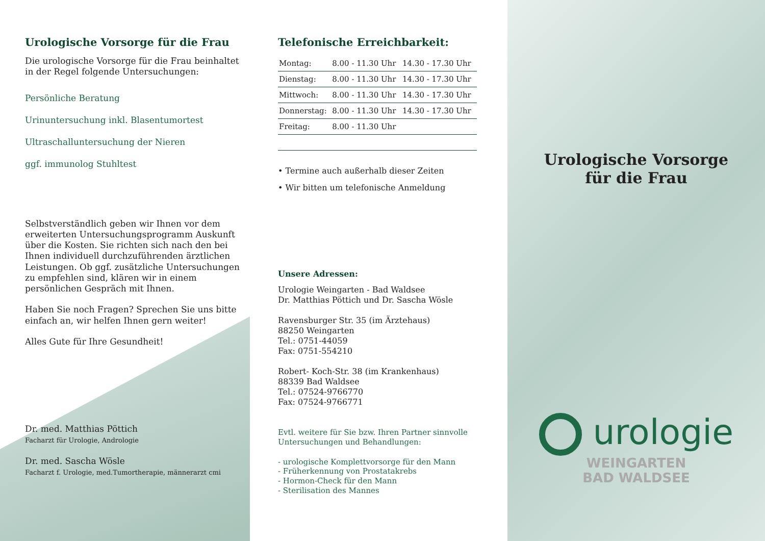Urologische Vorsorge für die Frau
Die urologische Vorsorge für die Frau beinhaltet in der Regel folgende Untersuchungen:
Persönliche Beratung
Urinuntersuchung inkl. Blasentumortest
Ultraschalluntersuchung der Nieren
ggf. immunolog Stuhltest
Selbstverständlich geben wir Ihnen vor dem erweiterten Untersuchungsprogramm Auskunft über die Kosten. Sie richten sich nach den bei Ihnen individuell durchzuführenden ärztlichen Leistungen. Ob ggf. zusätzliche Untersuchungen zu empfehlen sind, klären wir in einem persönlichen Gespräch mit Ihnen.
Haben Sie noch Fragen? Sprechen Sie uns bitte einfach an, wir helfen Ihnen gern weiter!
Alles Gute für Ihre Gesundheit!
Dr. med. Matthias Pöttich
Facharzt für Urologie, Andrologie
Dr. med. Sascha Wösle
Facharzt f. Urologie, med.Tumortherapie, männerarzt cmi
Telefonische Erreichbarkeit:
| Montag: | 8.00 - 11.30 Uhr | 14.30 - 17.30 Uhr |
| Dienstag: | 8.00 - 11.30 Uhr | 14.30 - 17.30 Uhr |
| Mittwoch: | 8.00 - 11.30 Uhr | 14.30 - 17.30 Uhr |
| Donnerstag: | 8.00 - 11.30 Uhr | 14.30 - 17.30 Uhr |
| Freitag: | 8.00 - 11.30 Uhr | |
• Termine auch außerhalb dieser Zeiten
• Wir bitten um telefonische Anmeldung
Unsere Adressen:
Urologie Weingarten - Bad Waldsee
Dr. Matthias Pöttich und Dr. Sascha Wösle
Ravensburger Str. 35 (im Ärztehaus)
88250 Weingarten
Tel.: 0751-44059
Fax: 0751-554210
Robert- Koch-Str. 38 (im Krankenhaus)
88339 Bad Waldsee
Tel.: 07524-9766770
Fax: 07524-9766771
Evtl. weitere für Sie bzw. Ihren Partner sinnvolle Untersuchungen und Behandlungen:
- urologische Komplettvorsorge für den Mann
- Früherkennung von Prostatakrebs
- Hormon-Check für den Mann
- Sterilisation des Mannes
Urologische Vorsorge
für die Frau
urologie
WEINGARTEN
BAD WALDSEE